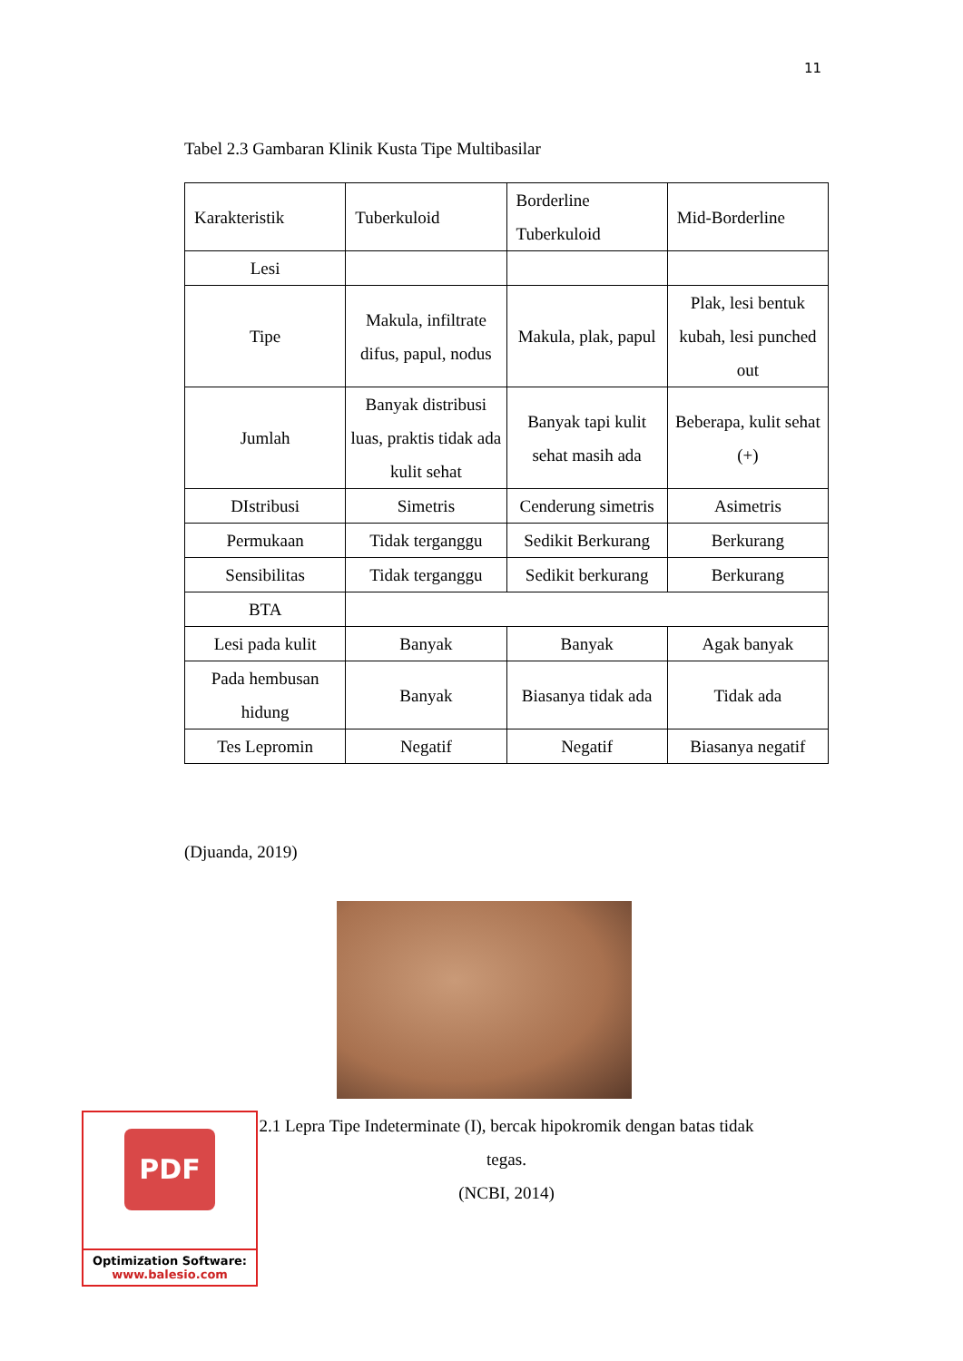11
Tabel 2.3 Gambaran Klinik Kusta Tipe Multibasilar
| Karakteristik | Tuberkuloid | Borderline Tuberkuloid | Mid-Borderline |
| Lesi | | | |
| Tipe | Makula, infiltrate difus, papul, nodus | Makula, plak, papul | Plak, lesi bentuk kubah, lesi punched out |
| Jumlah | Banyak distribusi luas, praktis tidak ada kulit sehat | Banyak tapi kulit sehat masih ada | Beberapa, kulit sehat (+) |
| DIstribusi | Simetris | Cenderung simetris | Asimetris |
| Permukaan | Tidak terganggu | Sedikit Berkurang | Berkurang |
| Sensibilitas | Tidak terganggu | Sedikit berkurang | Berkurang |
| BTA | | | |
| Lesi pada kulit | Banyak | Banyak | Agak banyak |
| Pada hembusan hidung | Banyak | Biasanya tidak ada | Tidak ada |
| Tes Lepromin | Negatif | Negatif | Biasanya negatif |
(Djuanda, 2019)
2.1 Lepra Tipe Indeterminate (I), bercak hipokromik dengan batas tidak tegas.
(NCBI, 2014)
PDF
Optimization Software:
www.balesio.com